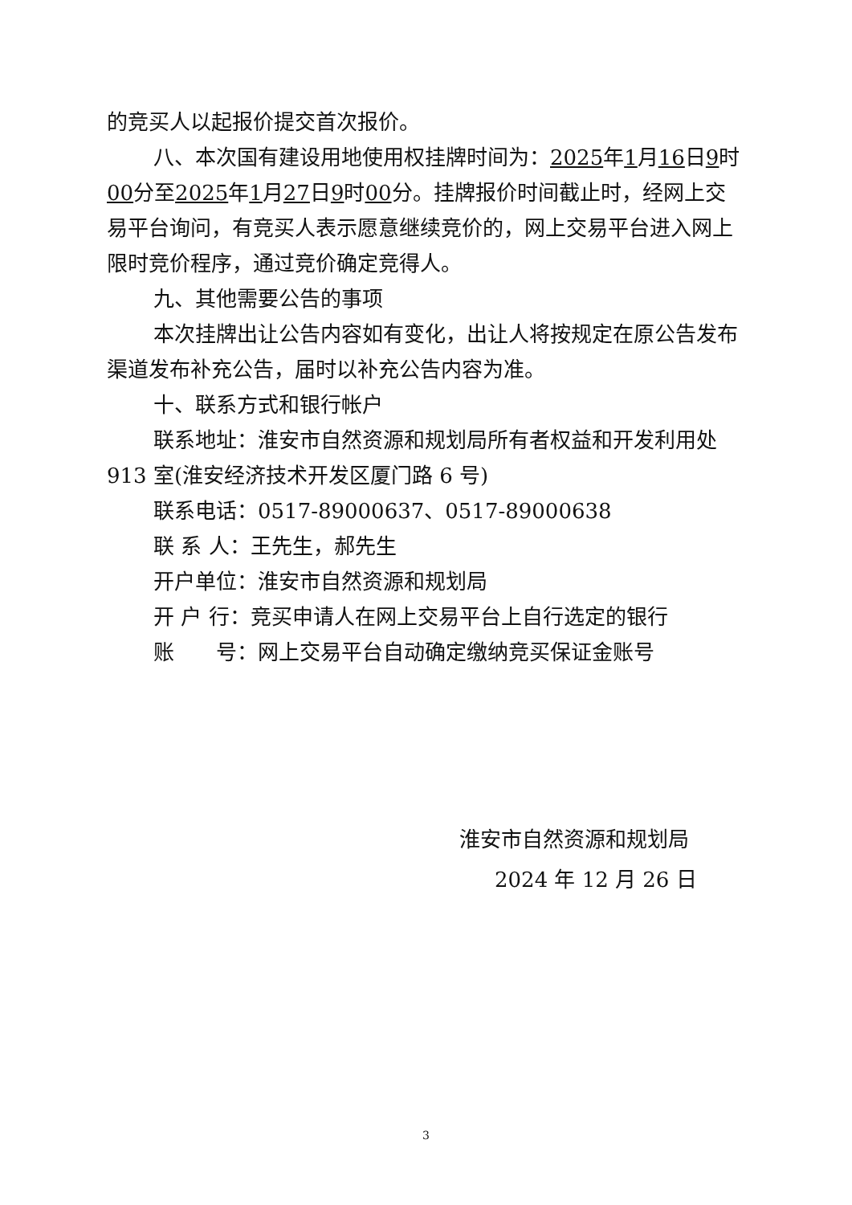的竞买人以起报价提交首次报价。
八、本次国有建设用地使用权挂牌时间为：2025年1月16日9时00分至2025年1月27日9时00分。挂牌报价时间截止时，经网上交易平台询问，有竞买人表示愿意继续竞价的，网上交易平台进入网上限时竞价程序，通过竞价确定竞得人。
九、其他需要公告的事项
本次挂牌出让公告内容如有变化，出让人将按规定在原公告发布渠道发布补充公告，届时以补充公告内容为准。
十、联系方式和银行帐户
联系地址：淮安市自然资源和规划局所有者权益和开发利用处 913 室(淮安经济技术开发区厦门路 6 号)
联系电话：0517-89000637、0517-89000638
联 系 人：王先生，郝先生
开户单位：淮安市自然资源和规划局
开 户 行：竞买申请人在网上交易平台上自行选定的银行
账　　号：网上交易平台自动确定缴纳竞买保证金账号
淮安市自然资源和规划局
2024 年 12 月 26 日
3